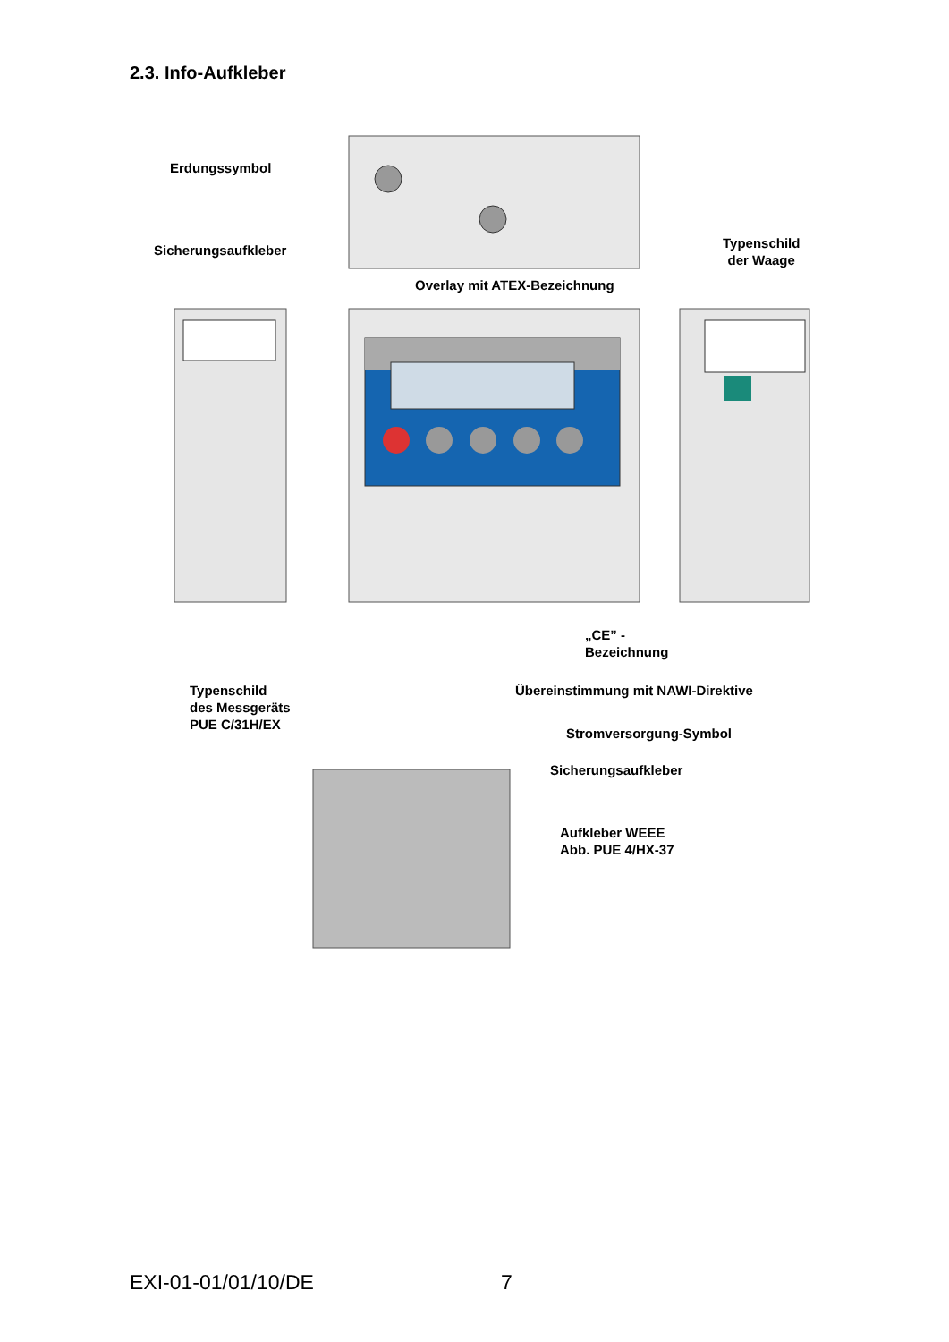2.3. Info-Aufkleber
Erdungssymbol
Sicherungsaufkleber
Typenschild
der Waage
Overlay mit ATEX-Bezeichnung
„CE” -
Bezeichnung
Typenschild
des Messgeräts
PUE C/31H/EX
Übereinstimmung mit NAWI-Direktive
Stromversorgung-Symbol
Sicherungsaufkleber
Aufkleber WEEE
Abb. PUE 4/HX-37
EXI-01-01/01/10/DE 7